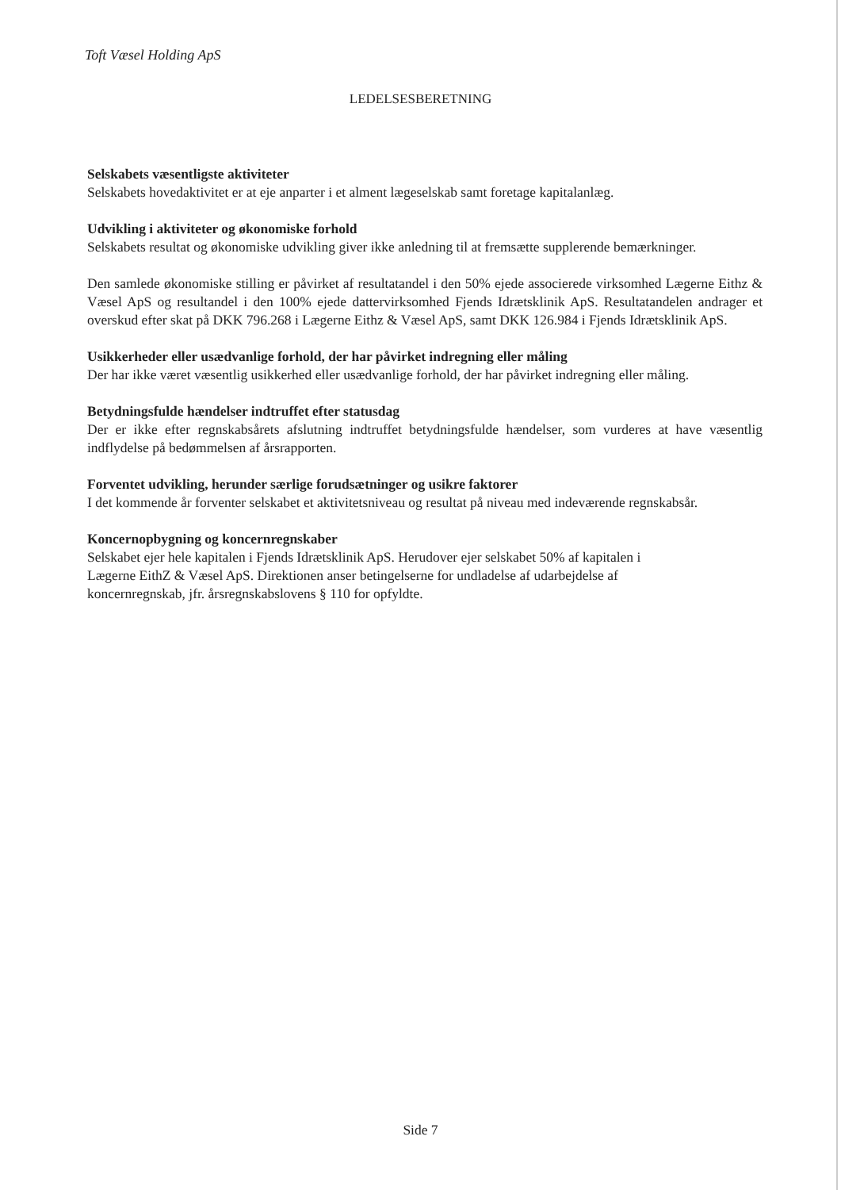Toft Væsel Holding ApS
LEDELSESBERETNING
Selskabets væsentligste aktiviteter
Selskabets hovedaktivitet er at eje anparter i et alment lægeselskab samt foretage kapitalanlæg.
Udvikling i aktiviteter og økonomiske forhold
Selskabets resultat og økonomiske udvikling giver ikke anledning til at fremsætte supplerende bemærkninger.
Den samlede økonomiske stilling er påvirket af resultatandel i den 50% ejede associerede virksomhed Lægerne Eithz & Væsel ApS og resultandel i den 100% ejede dattervirksomhed Fjends Idrætsklinik ApS. Resultatandelen andrager et overskud efter skat på DKK 796.268 i Lægerne Eithz & Væsel ApS, samt DKK 126.984 i Fjends Idrætsklinik ApS.
Usikkerheder eller usædvanlige forhold, der har påvirket indregning eller måling
Der har ikke været væsentlig usikkerhed eller usædvanlige forhold, der har påvirket indregning eller måling.
Betydningsfulde hændelser indtruffet efter statusdag
Der er ikke efter regnskabsårets afslutning indtruffet betydningsfulde hændelser, som vurderes at have væsentlig indflydelse på bedømmelsen af årsrapporten.
Forventet udvikling, herunder særlige forudsætninger og usikre faktorer
I det kommende år forventer selskabet et aktivitetsniveau og resultat på niveau med indeværende regnskabsår.
Koncernopbygning og koncernregnskaber
Selskabet ejer hele kapitalen i Fjends Idrætsklinik ApS. Herudover ejer selskabet 50% af kapitalen i
Lægerne EithZ & Væsel ApS. Direktionen anser betingelserne for undladelse af udarbejdelse af
koncernregnskab, jfr. årsregnskabslovens § 110 for opfyldte.
Side 7